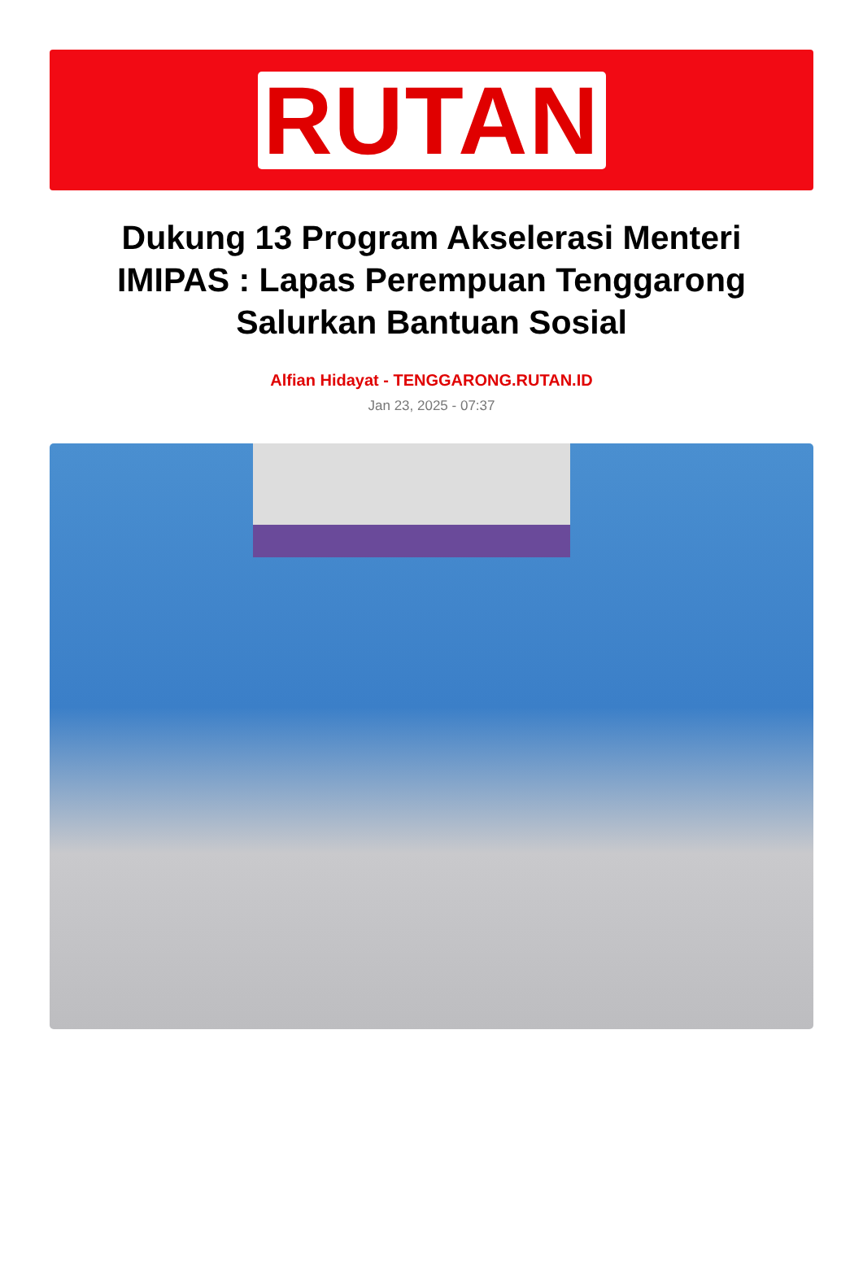RUTAN
Dukung 13 Program Akselerasi Menteri IMIPAS : Lapas Perempuan Tenggarong Salurkan Bantuan Sosial
Alfian Hidayat - TENGGARONG.RUTAN.ID
Jan 23, 2025 - 07:37